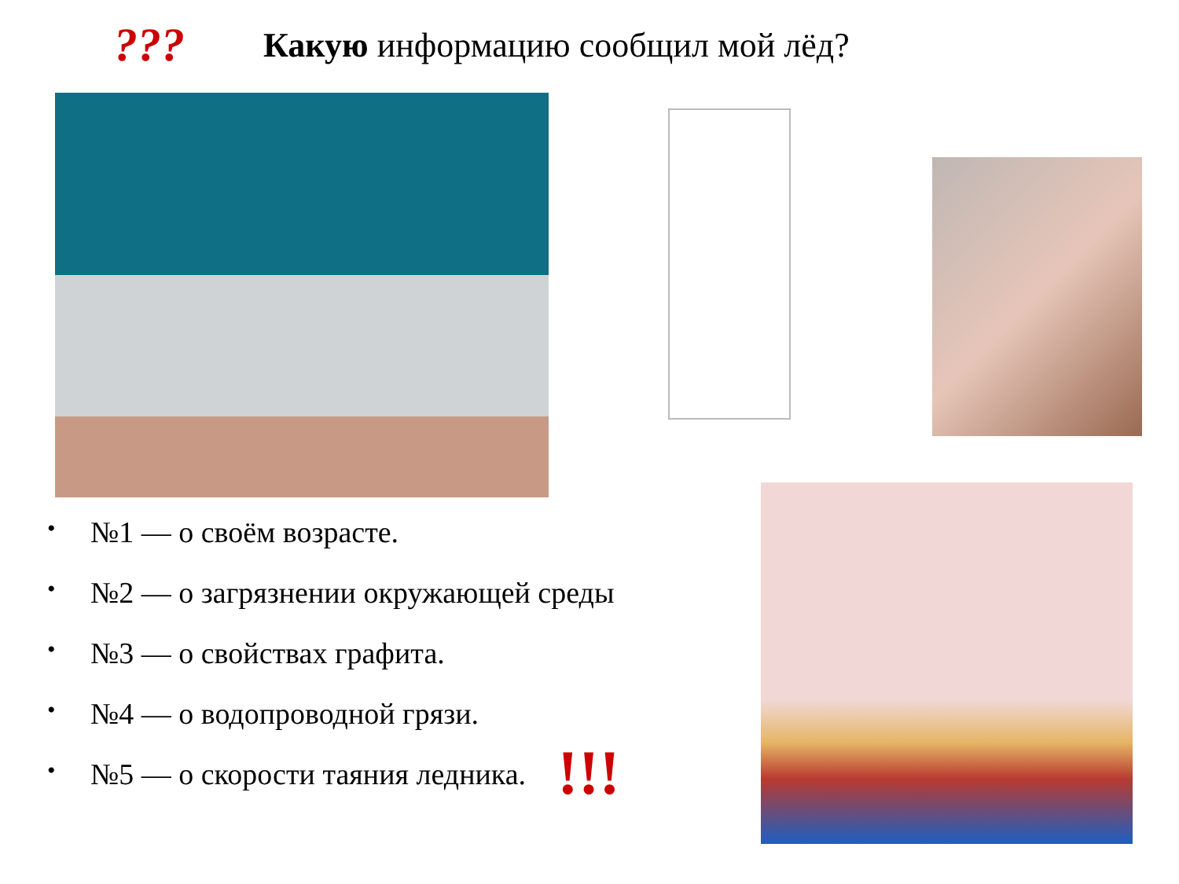??? Какую информацию сообщил мой лёд?
• №1 — о своём возрасте.
• №2 — о загрязнении окружающей среды
• №3 — о свойствах графита.
• №4 — о водопроводной грязи.
• №5 — о скорости таяния ледника. !!!